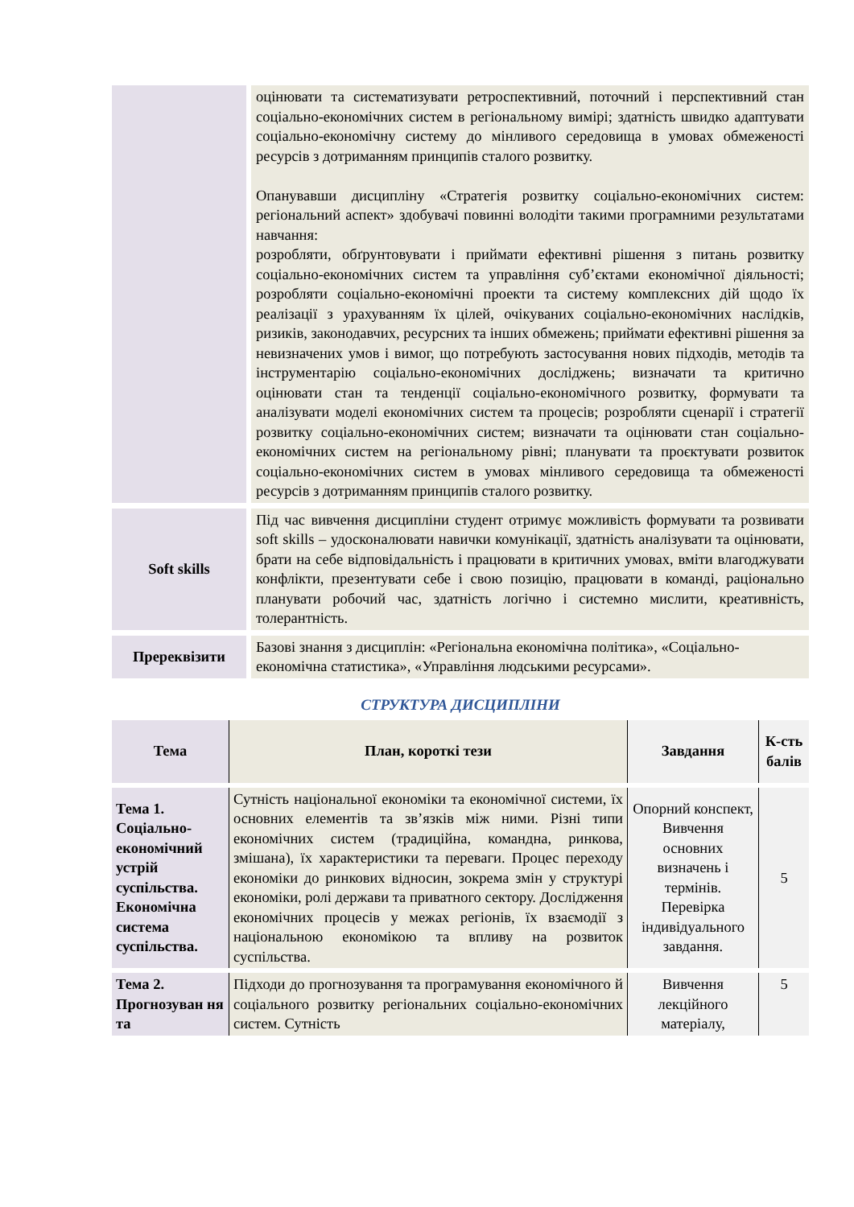| | оцінювати та систематизувати ретроспективний, поточний і перспективний стан соціально-економічних систем в регіональному вимірі; здатність швидко адаптувати соціально-економічну систему до мінливого середовища в умовах обмеженості ресурсів з дотриманням принципів сталого розвитку. Опанувавши дисципліну «Стратегія розвитку соціально-економічних систем: регіональний аспект» здобувачі повинні володіти такими програмними результатами навчання: розробляти, обґрунтовувати і приймати ефективні рішення з питань розвитку соціально-економічних систем та управління суб’єктами економічної діяльності; розробляти соціально-економічні проекти та систему комплексних дій щодо їх реалізації з урахуванням їх цілей, очікуваних соціально-економічних наслідків, ризиків, законодавчих, ресурсних та інших обмежень; приймати ефективні рішення за невизначених умов і вимог, що потребують застосування нових підходів, методів та інструментарію соціально-економічних досліджень; визначати та критично оцінювати стан та тенденції соціально-економічного розвитку, формувати та аналізувати моделі економічних систем та процесів; розробляти сценарії і стратегії розвитку соціально-економічних систем; визначати та оцінювати стан соціально-економічних систем на регіональному рівні; планувати та проєктувати розвиток соціально-економічних систем в умовах мінливого середовища та обмеженості ресурсів з дотриманням принципів сталого розвитку. |
| Soft skills | Під час вивчення дисципліни студент отримує можливість формувати та розвивати soft skills – удосконалювати навички комунікації, здатність аналізувати та оцінювати, брати на себе відповідальність і працювати в критичних умовах, вміти влагоджувати конфлікти, презентувати себе і свою позицію, працювати в команді, раціонально планувати робочий час, здатність логічно і системно мислити, креативність, толерантність. |
| Пререквізити | Базові знання з дисциплін: «Регіональна економічна політика», «Соціально-економічна статистика», «Управління людськими ресурсами». |
СТРУКТУРА ДИСЦИПЛІНИ
| Тема | План, короткі тези | Завдання | К-сть балів |
| --- | --- | --- | --- |
| Тема 1. Соціально-економічний устрій суспільства. Економічна система суспільства. | Сутність національної економіки та економічної системи, їх основних елементів та зв’язків між ними. Різні типи економічних систем (традиційна, командна, ринкова, змішана), їх характеристики та переваги. Процес переходу економіки до ринкових відносин, зокрема змін у структурі економіки, ролі держави та приватного сектору. Дослідження економічних процесів у межах регіонів, їх взаємодії з національною економікою та впливу на розвиток суспільства. | Опорний конспект, Вивчення основних визначень і термінів. Перевірка індивідуального завдання. | 5 |
| Тема 2. Прогнозуван ня та | Підходи до прогнозування та програмування економічного й соціального розвитку регіональних соціально-економічних систем. Сутність | Вивчення лекційного матеріалу, | 5 |